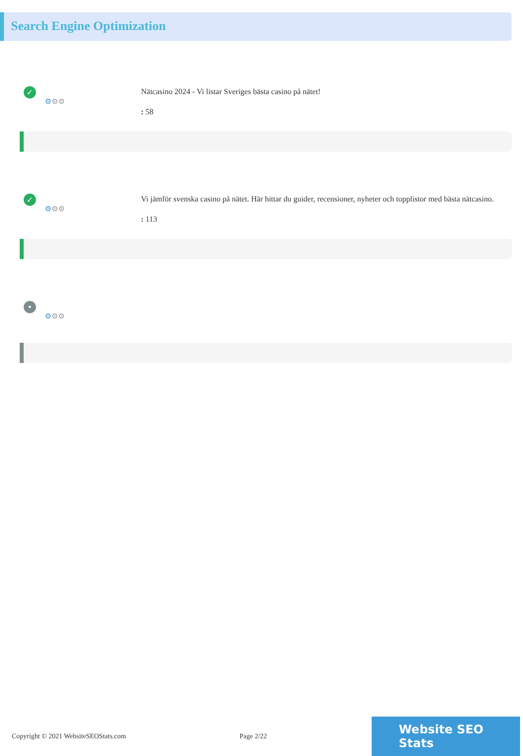Search Engine Optimization
✓
⚙⚙⚙
Nätcasino 2024 - Vi listar Sveriges bästa casino på nätet!
: 58
✓
⚙⚙⚙
Vi jämför svenska casino på nätet. Här hittar du guider, recensioner, nyheter och topplistor med bästa nätcasino.
: 113
•
⚙⚙⚙
Copyright © 2021 WebsiteSEOStats.com Page 2/22
Website SEO Stats